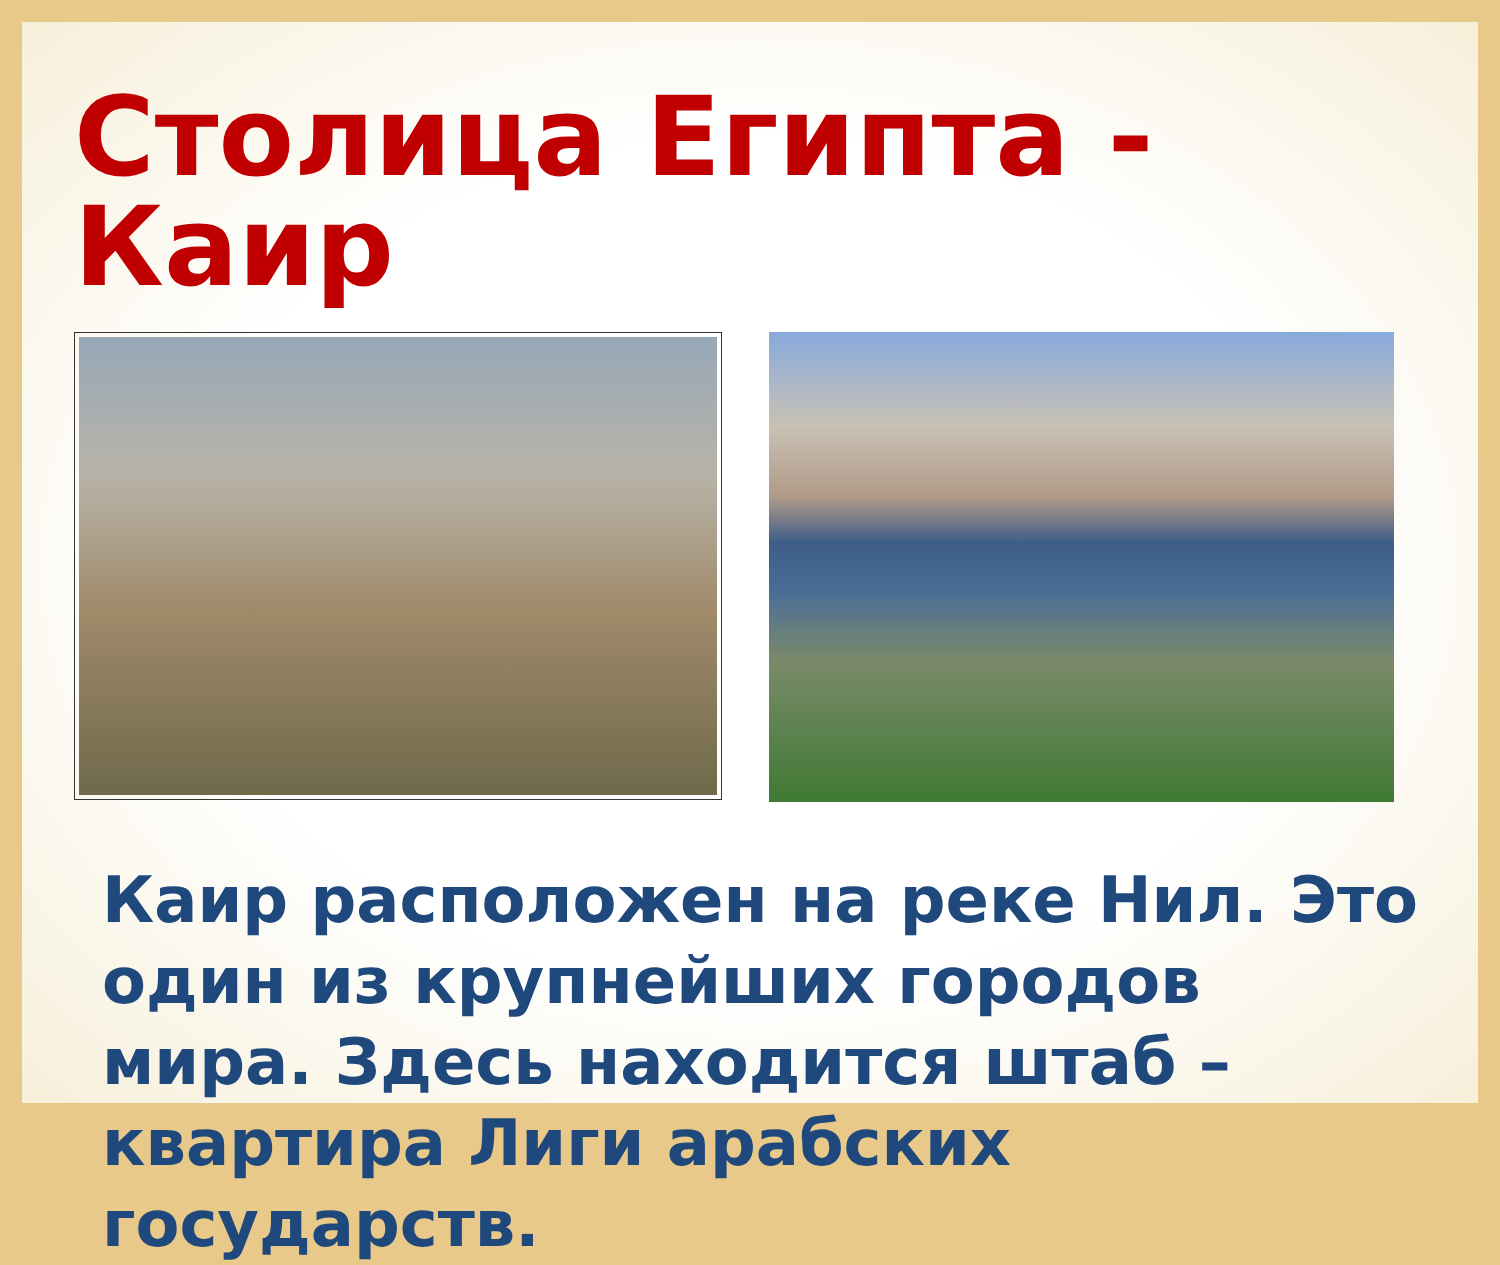Столица Египта - Каир
Каир расположен на реке Нил. Это один из крупнейших городов мира. Здесь находится штаб – квартира Лиги арабских государств.